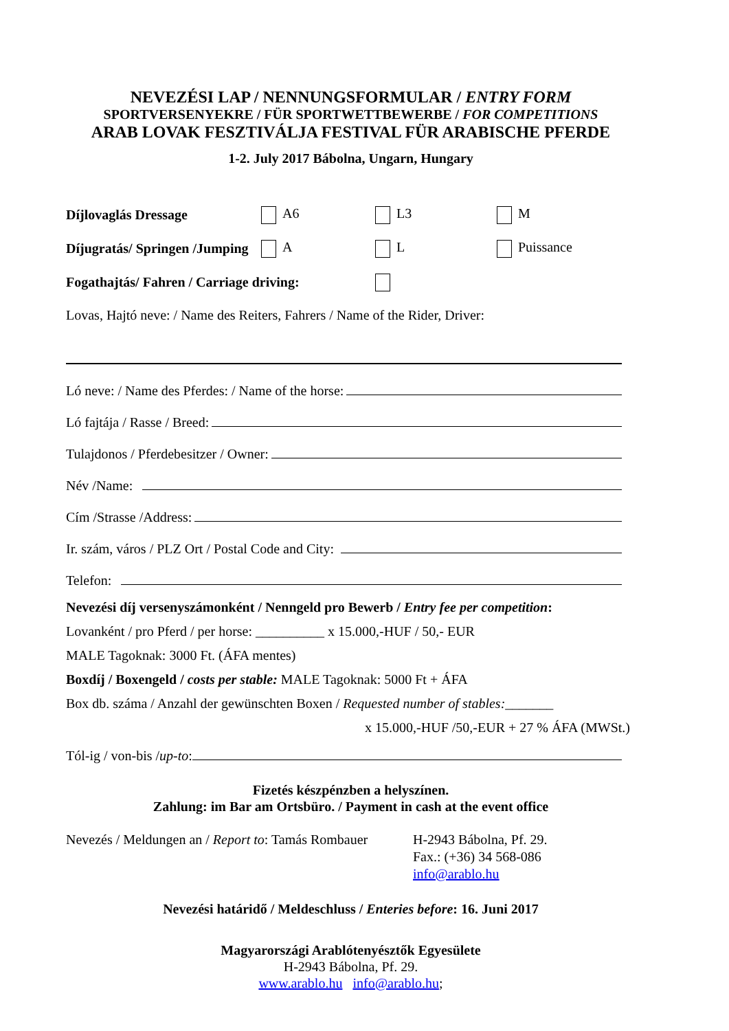NEVEZÉSI LAP / NENNUNGSFORMULAR / ENTRY FORM
SPORTVERSENYEKRE / FÜR SPORTWETTBEWERBE / FOR COMPETITIONS
ARAB LOVAK FESZTIVÁLJA FESTIVAL FÜR ARABISCHE PFERDE
1-2. July 2017 Bábolna, Ungarn, Hungary
Díjlovaglás Dressage A6 L3 M
Díjugratás/ Springen /Jumping A L Puissance
Fogathajtás/ Fahren / Carriage driving:
Lovas, Hajtó neve: / Name des Reiters, Fahrers / Name of the Rider, Driver:
Ló neve: / Name des Pferdes: / Name of the horse:
Ló fajtája / Rasse / Breed:
Tulajdonos / Pferdebesitzer / Owner:
Név /Name:
Cím /Strasse /Address:
Ir. szám, város / PLZ Ort / Postal Code and City:
Telefon:
Nevezési díj versenyszámonként / Nenngeld pro Bewerb / Entry fee per competition:
Lovanként / pro Pferd / per horse: __________ x 15.000,-HUF / 50,- EUR
MALE Tagoknak: 3000 Ft. (ÁFA mentes)
Boxdíj / Boxengeld / costs per stable: MALE Tagoknak: 5000 Ft + ÁFA
Box db. száma / Anzahl der gewünschten Boxen / Requested number of stables:_______
x 15.000,-HUF /50,-EUR + 27 % ÁFA (MWSt.)
Tól-ig / von-bis / up-to:
Fizetés készpénzben a helyszínen.
Zahlung: im Bar am Ortsbüro. / Payment in cash at the event office
Nevezés / Meldungen an / Report to: Tamás Rombauer
H-2943 Bábolna, Pf. 29.
Fax.: (+36) 34 568-086
info@arablo.hu
Nevezési határidő / Meldeschluss / Enteries before: 16. Juni 2017
Magyarországi Arablótenyésztők Egyesülete
H-2943 Bábolna, Pf. 29.
www.arablo.hu info@arablo.hu;